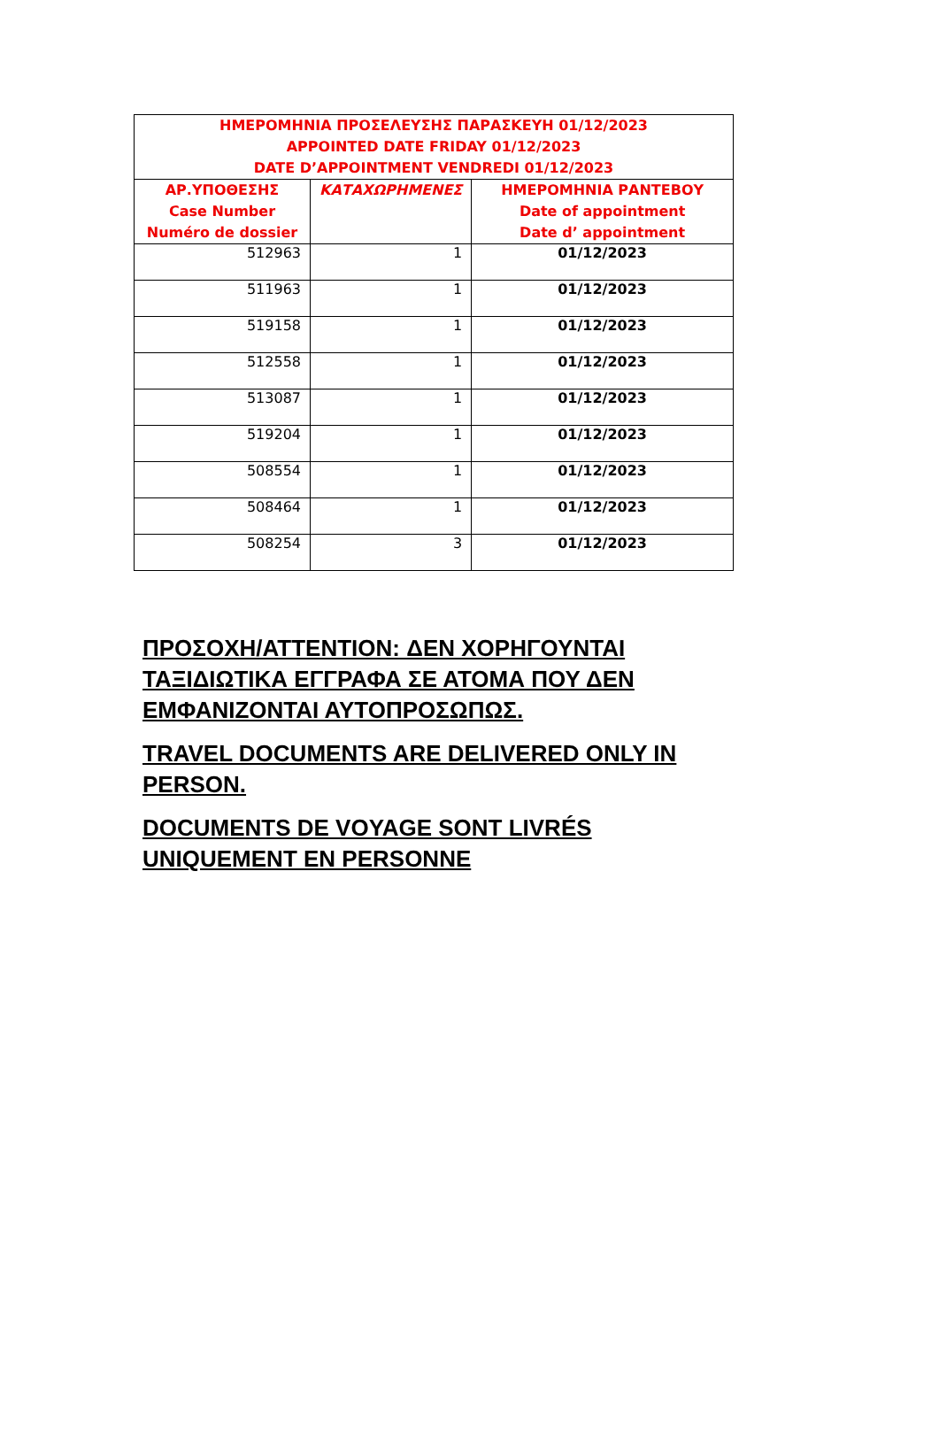| ΗΜΕΡΟΜΗΝΙΑ ΠΡΟΣΕΛΕΥΣΗΣ ΠΑΡΑΣΚΕΥΗ 01/12/2023 APPOINTED DATE FRIDAY 01/12/2023 DATE D’APPOINTMENT VENDREDI 01/12/2023 | | |
| --- | --- | --- |
| ΑΡ.ΥΠΟΘΕΣΗΣ Case Number Numéro de dossier | ΚΑΤΑΧΩΡΗΜΕΝΕΣ | ΗΜΕΡΟΜΗΝΙΑ ΡΑΝΤΕΒΟΥ Date of appointment Date d’ appointment |
| 512963 | 1 | 01/12/2023 |
| 511963 | 1 | 01/12/2023 |
| 519158 | 1 | 01/12/2023 |
| 512558 | 1 | 01/12/2023 |
| 513087 | 1 | 01/12/2023 |
| 519204 | 1 | 01/12/2023 |
| 508554 | 1 | 01/12/2023 |
| 508464 | 1 | 01/12/2023 |
| 508254 | 3 | 01/12/2023 |
ΠΡΟΣΟΧΗ/ATTENTION: ΔΕΝ ΧΟΡΗΓΟΥΝΤΑΙ ΤΑΞΙΔΙΩΤΙΚΑ ΕΓΓΡΑΦΑ ΣΕ ΑΤΟΜΑ ΠΟΥ ΔΕΝ ΕΜΦΑΝΙΖΟΝΤΑΙ ΑΥΤΟΠΡΟΣΩΠΩΣ.
TRAVEL DOCUMENTS ARE DELIVERED ONLY IN PERSON.
DOCUMENTS DE VOYAGE SONT LIVRÉS UNIQUEMENT EN PERSONNE